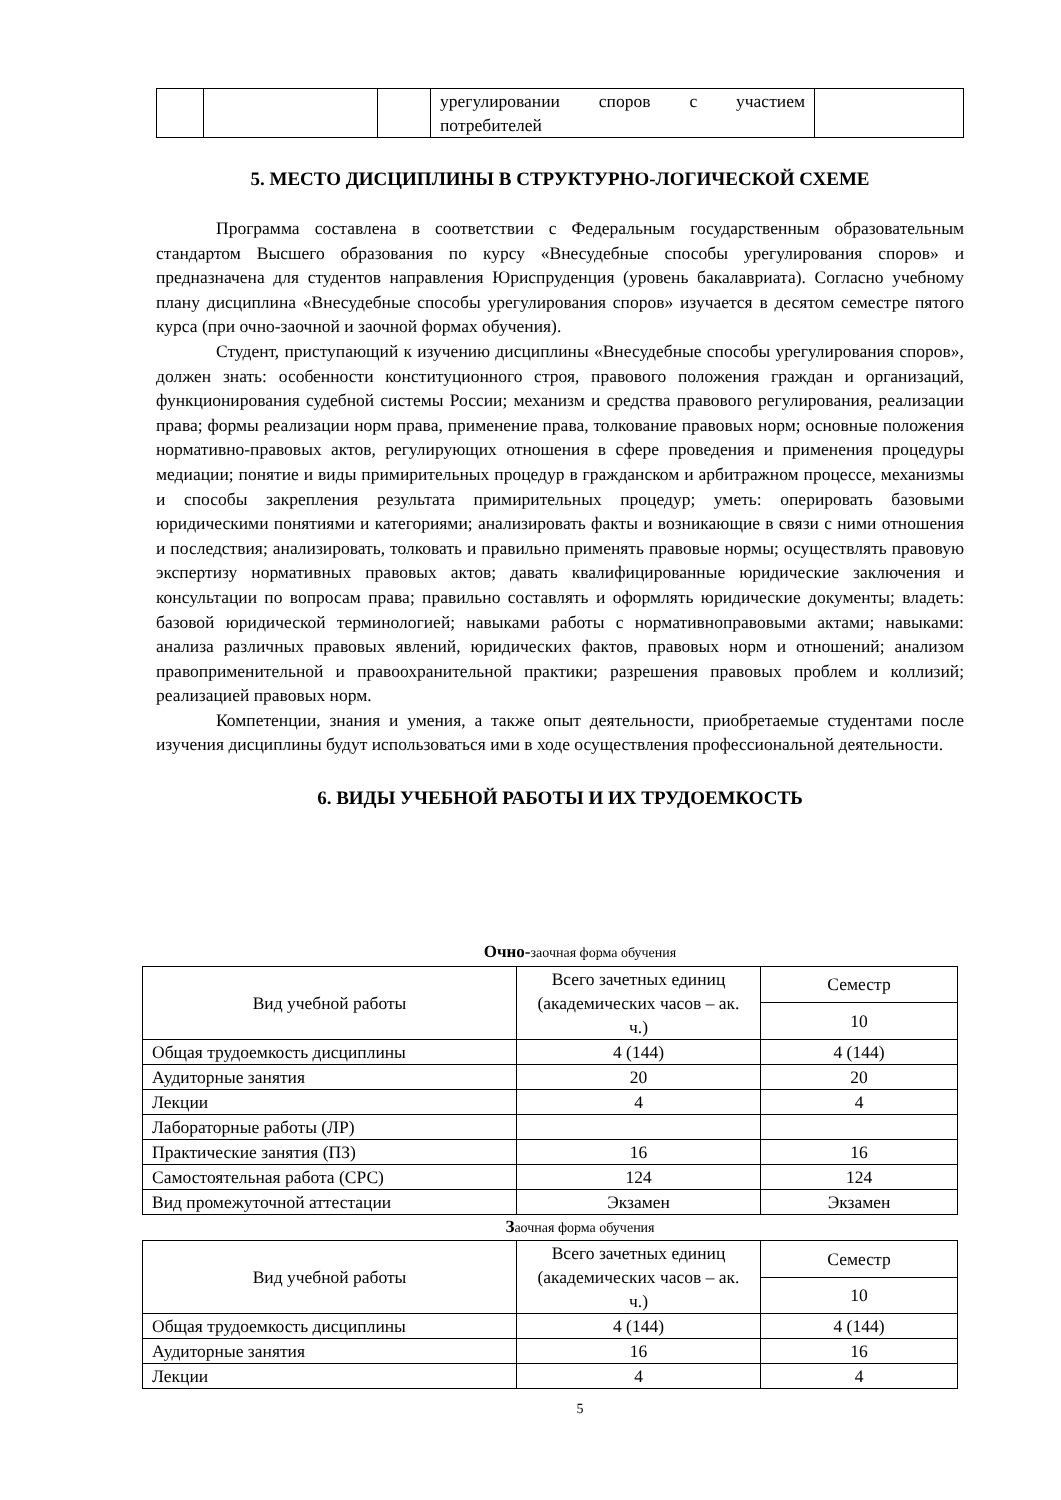| | | | урегулировании споров с участием потребителей | |
5. МЕСТО ДИСЦИПЛИНЫ В СТРУКТУРНО-ЛОГИЧЕСКОЙ СХЕМЕ
Программа составлена в соответствии с Федеральным государственным образовательным стандартом Высшего образования по курсу «Внесудебные способы урегулирования споров» и предназначена для студентов направления Юриспруденция (уровень бакалавриата). Согласно учебному плану дисциплина «Внесудебные способы урегулирования споров» изучается в десятом семестре пятого курса (при очно-заочной и заочной формах обучения).
Студент, приступающий к изучению дисциплины «Внесудебные способы урегулирования споров», должен знать: особенности конституционного строя, правового положения граждан и организаций, функционирования судебной системы России; механизм и средства правового регулирования, реализации права; формы реализации норм права, применение права, толкование правовых норм; основные положения нормативно-правовых актов, регулирующих отношения в сфере проведения и применения процедуры медиации; понятие и виды примирительных процедур в гражданском и арбитражном процессе, механизмы и способы закрепления результата примирительных процедур; уметь: оперировать базовыми юридическими понятиями и категориями; анализировать факты и возникающие в связи с ними отношения и последствия; анализировать, толковать и правильно применять правовые нормы; осуществлять правовую экспертизу нормативных правовых актов; давать квалифицированные юридические заключения и консультации по вопросам права; правильно составлять и оформлять юридические документы; владеть: базовой юридической терминологией; навыками работы с нормативноправовыми актами; навыками: анализа различных правовых явлений, юридических фактов, правовых норм и отношений; анализом правоприменительной и правоохранительной практики; разрешения правовых проблем и коллизий; реализацией правовых норм.
Компетенции, знания и умения, а также опыт деятельности, приобретаемые студентами после изучения дисциплины будут использоваться ими в ходе осуществления профессиональной деятельности.
6. ВИДЫ УЧЕБНОЙ РАБОТЫ И ИХ ТРУДОЕМКОСТЬ
Очно-заочная форма обучения
| Вид учебной работы | Всего зачетных единиц (академических часов – ак. ч.) | Семестр |
| | | 10 |
| Общая трудоемкость дисциплины | 4 (144) | 4 (144) |
| Аудиторные занятия | 20 | 20 |
| Лекции | 4 | 4 |
| Лабораторные работы (ЛР) | | |
| Практические занятия (ПЗ) | 16 | 16 |
| Самостоятельная работа (СРС) | 124 | 124 |
| Вид промежуточной аттестации | Экзамен | Экзамен |
Заочная форма обучения
| Вид учебной работы | Всего зачетных единиц (академических часов – ак. ч.) | Семестр |
| | | 10 |
| Общая трудоемкость дисциплины | 4 (144) | 4 (144) |
| Аудиторные занятия | 16 | 16 |
| Лекции | 4 | 4 |
5